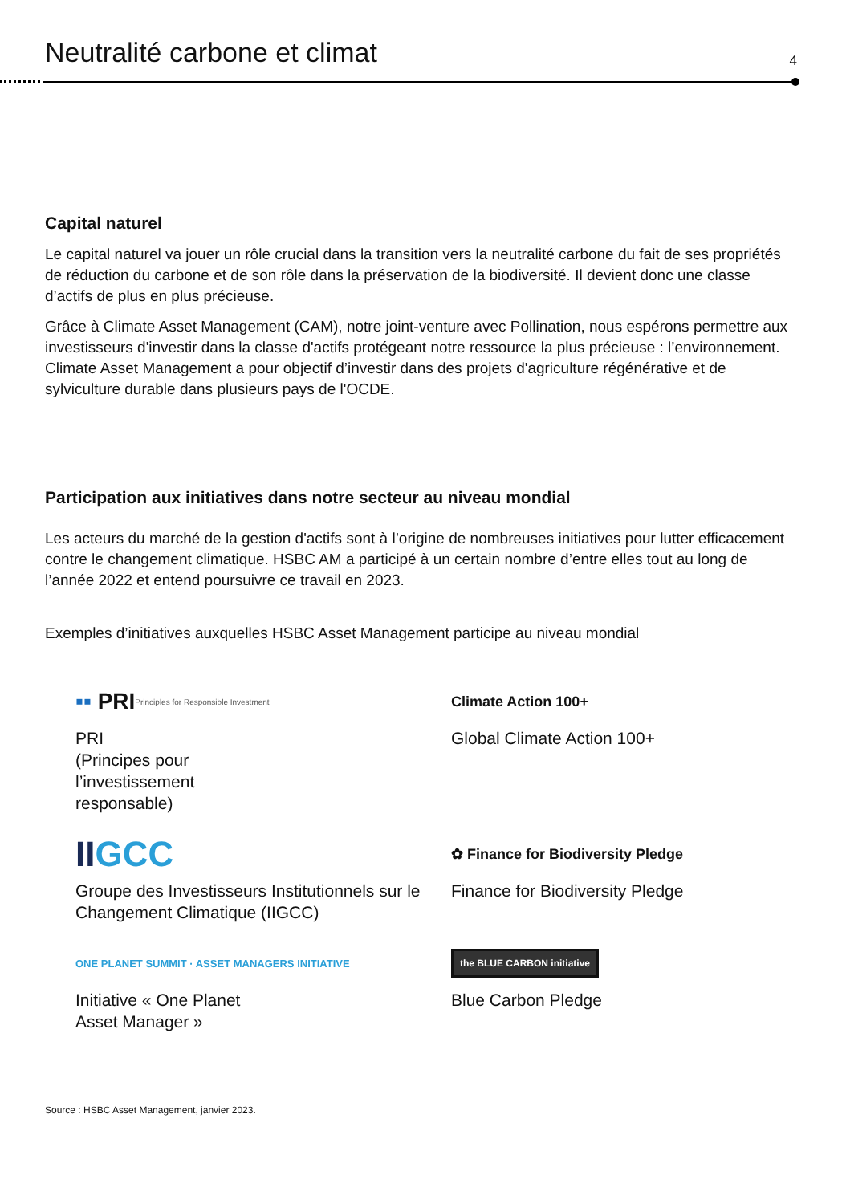Neutralité carbone et climat
4
Capital naturel
Le capital naturel va jouer un rôle crucial dans la transition vers la neutralité carbone du fait de ses propriétés de réduction du carbone et de son rôle dans la préservation de la biodiversité. Il devient donc une classe d’actifs de plus en plus précieuse.
Grâce à Climate Asset Management (CAM), notre joint-venture avec Pollination, nous espérons permettre aux investisseurs d'investir dans la classe d'actifs protégeant notre ressource la plus précieuse : l’environnement. Climate Asset Management a pour objectif d’investir dans des projets d'agriculture régénérative et de sylviculture durable dans plusieurs pays de l'OCDE.
Participation aux initiatives dans notre secteur au niveau mondial
Les acteurs du marché de la gestion d'actifs sont à l’origine de nombreuses initiatives pour lutter efficacement contre le changement climatique. HSBC AM a participé à un certain nombre d’entre elles tout au long de l’année 2022 et entend poursuivre ce travail en 2023.
Exemples d’initiatives auxquelles HSBC Asset Management participe au niveau mondial
▪▪ PRI Principles for Responsible Investment
PRI
(Principes pour
l’investissement
responsable)
Climate Action 100+
Global Climate Action 100+
II GCC
Groupe des Investisseurs Institutionnels sur le Changement Climatique (IIGCC)
✿ Finance for Biodiversity Pledge
Finance for Biodiversity Pledge
ONE PLANET SUMMIT · ASSET MANAGERS INITIATIVE
Initiative « One Planet
Asset Manager »
the BLUE CARBON initiative
Blue Carbon Pledge
Source : HSBC Asset Management, janvier 2023.